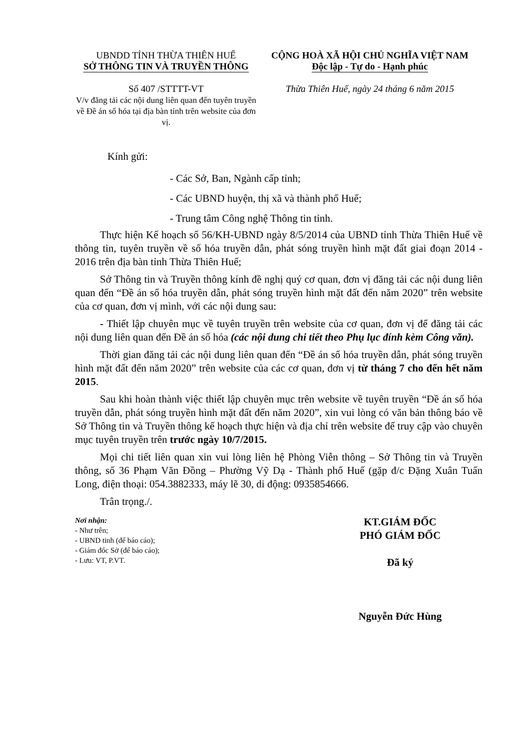UBNDD TỈNH THỪA THIÊN HUẾ
SỞ THÔNG TIN VÀ TRUYỀN THÔNG
Số 407 /STTTT-VT
V/v đăng tải các nội dung liên quan đến tuyên truyền về Đề án số hóa tại địa bàn tỉnh trên website của đơn vị.
CỘNG HOÀ XÃ HỘI CHỦ NGHĨA VIỆT NAM
Độc lập - Tự do - Hạnh phúc
Thừa Thiên Huế, ngày 24 tháng 6 năm 2015
Kính gửi:
- Các Sở, Ban, Ngành cấp tỉnh;
- Các UBND huyện, thị xã và thành phố Huế;
- Trung tâm Công nghệ Thông tin tỉnh.
Thực hiện Kế hoạch số 56/KH-UBND ngày 8/5/2014 của UBND tỉnh Thừa Thiên Huế về thông tin, tuyên truyền về số hóa truyền dẫn, phát sóng truyền hình mặt đất giai đoạn 2014 - 2016 trên địa bàn tỉnh Thừa Thiên Huế;
Sở Thông tin và Truyền thông kính đề nghị quý cơ quan, đơn vị đăng tải các nội dung liên quan đến “Đề án số hóa truyền dẫn, phát sóng truyền hình mặt đất đến năm 2020” trên website của cơ quan, đơn vị mình, với các nội dung sau:
- Thiết lập chuyên mục về tuyên truyền trên website của cơ quan, đơn vị để đăng tải các nội dung liên quan đến Đề án số hóa (các nội dung chi tiết theo Phụ lục đính kèm Công văn).
Thời gian đăng tải các nội dung liên quan đến “Đề án số hóa truyền dẫn, phát sóng truyền hình mặt đất đến năm 2020” trên website của các cơ quan, đơn vị từ tháng 7 cho đến hết năm 2015.
Sau khi hoàn thành việc thiết lập chuyên mục trên website về tuyên truyền “Đề án số hóa truyền dẫn, phát sóng truyền hình mặt đất đến năm 2020”, xin vui lòng có văn bản thông báo về Sở Thông tin và Truyền thông kế hoạch thực hiện và địa chỉ trên website để truy cập vào chuyên mục tuyên truyền trên trước ngày 10/7/2015.
Mọi chi tiết liên quan xin vui lòng liên hệ Phòng Viễn thông – Sở Thông tin và Truyền thông, số 36 Phạm Văn Đồng – Phường Vỹ Dạ - Thành phố Huế (gặp đ/c Đặng Xuân Tuấn Long, điện thoại: 054.3882333, máy lẽ 30, di động: 0935854666.
Trân trọng./.
Nơi nhận:
- Như trên;
- UBND tỉnh (để báo cáo);
- Giám đốc Sở (để báo cáo);
- Lưu: VT, P.VT.
KT.GIÁM ĐỐC
PHÓ GIÁM ĐỐC
Đã ký
Nguyễn Đức Hùng